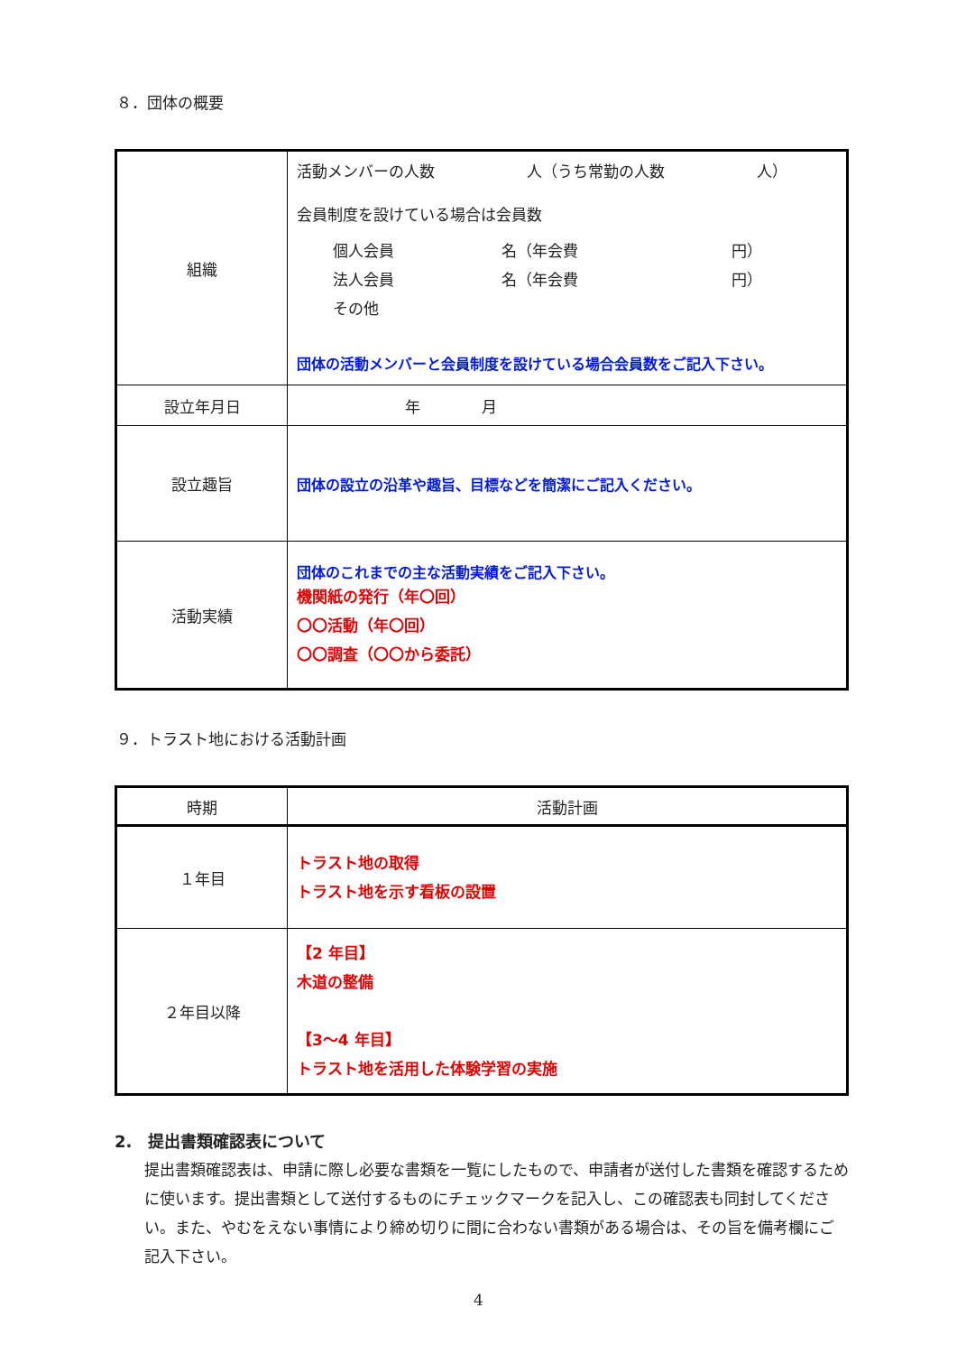８．団体の概要
| 組織 | 活動メンバーの人数 人（うち常勤の人数 人） 会員制度を設けている場合は会員数 個人会員 名（年会費 円） 法人会員 名（年会費 円） その他 団体の活動メンバーと会員制度を設けている場合会員数をご記入下さい。 |
| 設立年月日 | 年 月 |
| 設立趣旨 | 団体の設立の沿革や趣旨、目標などを簡潔にご記入ください。 |
| 活動実績 | 団体のこれまでの主な活動実績をご記入下さい。 機関紙の発行（年〇回） 〇〇活動（年〇回） 〇〇調査（〇〇から委託） |
９．トラスト地における活動計画
| 時期 | 活動計画 |
| １年目 | トラスト地の取得 トラスト地を示す看板の設置 |
| ２年目以降 | 【2 年目】 木道の整備 【3～4 年目】 トラスト地を活用した体験学習の実施 |
2.　提出書類確認表について
提出書類確認表は、申請に際し必要な書類を一覧にしたもので、申請者が送付した書類を確認するために使います。提出書類として送付するものにチェックマークを記入し、この確認表も同封してください。また、やむをえない事情により締め切りに間に合わない書類がある場合は、その旨を備考欄にご記入下さい。
4